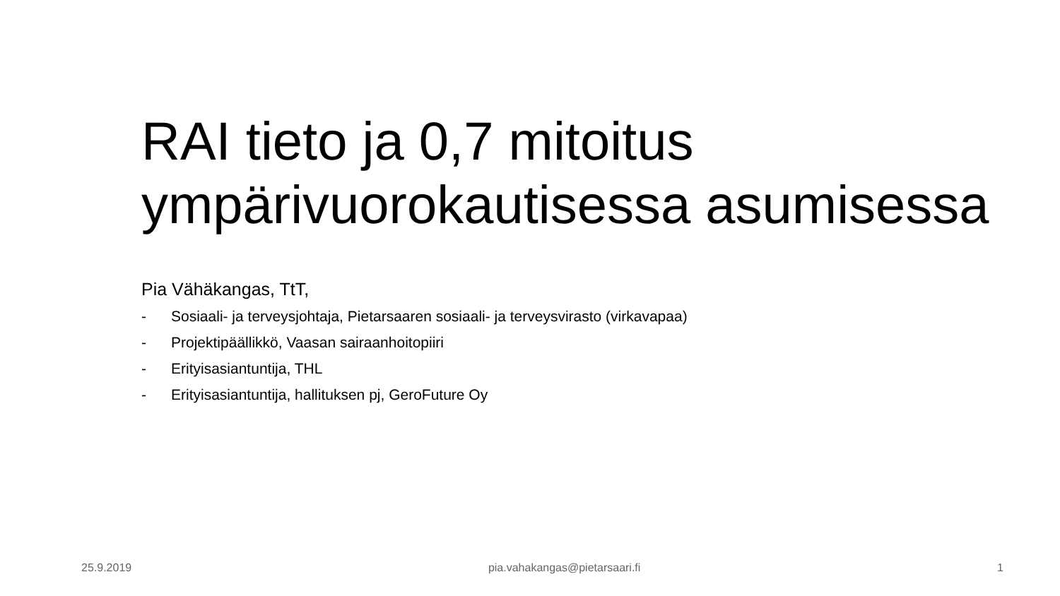RAI tieto ja 0,7 mitoitus ympärivuorokautisessa asumisessa
Pia Vähäkangas, TtT,
- Sosiaali- ja terveysjohtaja, Pietarsaaren sosiaali- ja terveysvirasto (virkavapaa)
- Projektipäällikkö, Vaasan sairaanhoitopiiri
- Erityisasiantuntija, THL
- Erityisasiantuntija, hallituksen pj, GeroFuture Oy
25.9.2019 pia.vahakangas@pietarsaari.fi 1